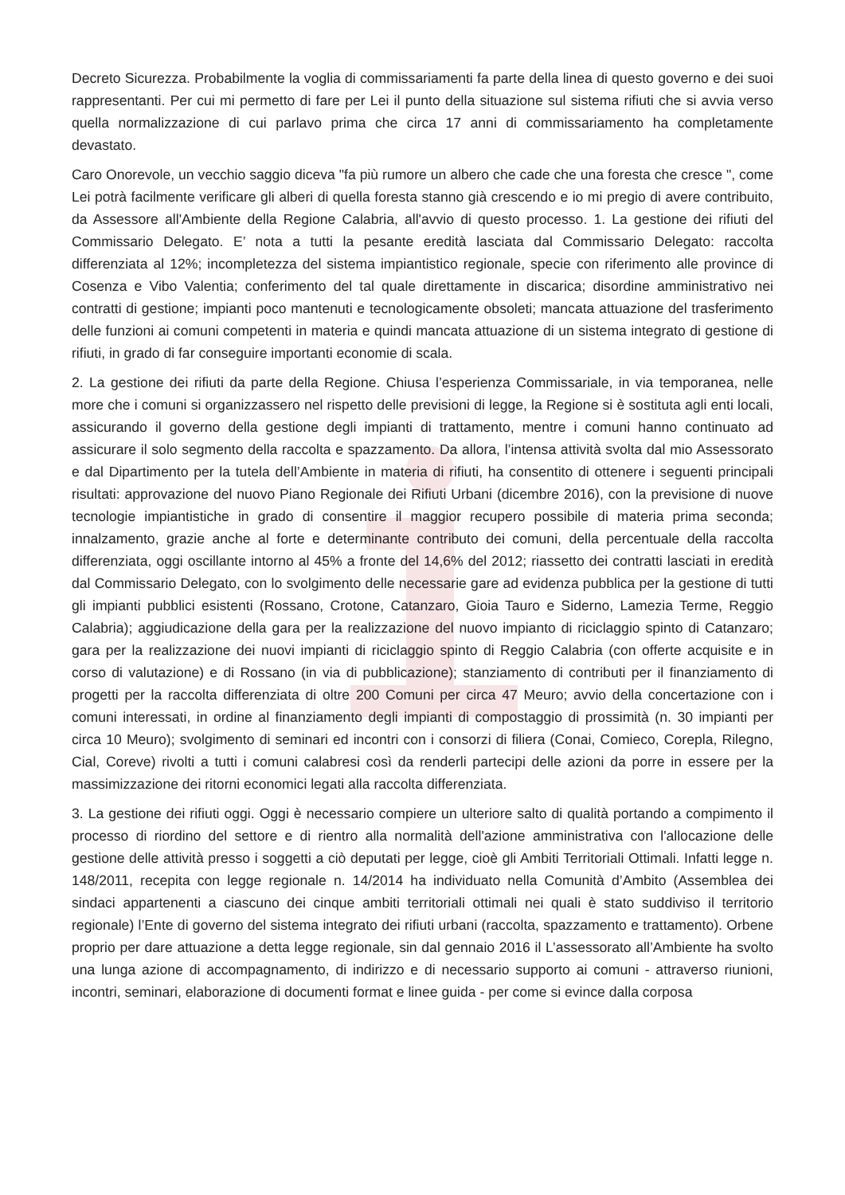Decreto Sicurezza. Probabilmente la voglia di commissariamenti fa parte della linea di questo governo e dei suoi rappresentanti. Per cui mi permetto di fare per Lei il punto della situazione sul sistema rifiuti che si avvia verso quella normalizzazione di cui parlavo prima che circa 17 anni di commissariamento ha completamente devastato.
Caro Onorevole, un vecchio saggio diceva "fa più rumore un albero che cade che una foresta che cresce ", come Lei potrà facilmente verificare gli alberi di quella foresta stanno già crescendo e io mi pregio di avere contribuito, da Assessore all'Ambiente della Regione Calabria, all'avvio di questo processo. 1. La gestione dei rifiuti del Commissario Delegato. E’ nota a tutti la pesante eredità lasciata dal Commissario Delegato: raccolta differenziata al 12%; incompletezza del sistema impiantistico regionale, specie con riferimento alle province di Cosenza e Vibo Valentia; conferimento del tal quale direttamente in discarica; disordine amministrativo nei contratti di gestione; impianti poco mantenuti e tecnologicamente obsoleti; mancata attuazione del trasferimento delle funzioni ai comuni competenti in materia e quindi mancata attuazione di un sistema integrato di gestione di rifiuti, in grado di far conseguire importanti economie di scala.
2. La gestione dei rifiuti da parte della Regione. Chiusa l’esperienza Commissariale, in via temporanea, nelle more che i comuni si organizzassero nel rispetto delle previsioni di legge, la Regione si è sostituta agli enti locali, assicurando il governo della gestione degli impianti di trattamento, mentre i comuni hanno continuato ad assicurare il solo segmento della raccolta e spazzamento. Da allora, l’intensa attività svolta dal mio Assessorato e dal Dipartimento per la tutela dell’Ambiente in materia di rifiuti, ha consentito di ottenere i seguenti principali risultati: approvazione del nuovo Piano Regionale dei Rifiuti Urbani (dicembre 2016), con la previsione di nuove tecnologie impiantistiche in grado di consentire il maggior recupero possibile di materia prima seconda; innalzamento, grazie anche al forte e determinante contributo dei comuni, della percentuale della raccolta differenziata, oggi oscillante intorno al 45% a fronte del 14,6% del 2012; riassetto dei contratti lasciati in eredità dal Commissario Delegato, con lo svolgimento delle necessarie gare ad evidenza pubblica per la gestione di tutti gli impianti pubblici esistenti (Rossano, Crotone, Catanzaro, Gioia Tauro e Siderno, Lamezia Terme, Reggio Calabria); aggiudicazione della gara per la realizzazione del nuovo impianto di riciclaggio spinto di Catanzaro; gara per la realizzazione dei nuovi impianti di riciclaggio spinto di Reggio Calabria (con offerte acquisite e in corso di valutazione) e di Rossano (in via di pubblicazione); stanziamento di contributi per il finanziamento di progetti per la raccolta differenziata di oltre 200 Comuni per circa 47 Meuro; avvio della concertazione con i comuni interessati, in ordine al finanziamento degli impianti di compostaggio di prossimità (n. 30 impianti per circa 10 Meuro); svolgimento di seminari ed incontri con i consorzi di filiera (Conai, Comieco, Corepla, Rilegno, Cial, Coreve) rivolti a tutti i comuni calabresi così da renderli partecipi delle azioni da porre in essere per la massimizzazione dei ritorni economici legati alla raccolta differenziata.
3. La gestione dei rifiuti oggi. Oggi è necessario compiere un ulteriore salto di qualità portando a compimento il processo di riordino del settore e di rientro alla normalità dell'azione amministrativa con l'allocazione delle gestione delle attività presso i soggetti a ciò deputati per legge, cioè gli Ambiti Territoriali Ottimali. Infatti legge n. 148/2011, recepita con legge regionale n. 14/2014 ha individuato nella Comunità d’Ambito (Assemblea dei sindaci appartenenti a ciascuno dei cinque ambiti territoriali ottimali nei quali è stato suddiviso il territorio regionale) l’Ente di governo del sistema integrato dei rifiuti urbani (raccolta, spazzamento e trattamento). Orbene proprio per dare attuazione a detta legge regionale, sin dal gennaio 2016 il L’assessorato all’Ambiente ha svolto una lunga azione di accompagnamento, di indirizzo e di necessario supporto ai comuni - attraverso riunioni, incontri, seminari, elaborazione di documenti format e linee guida - per come si evince dalla corposa